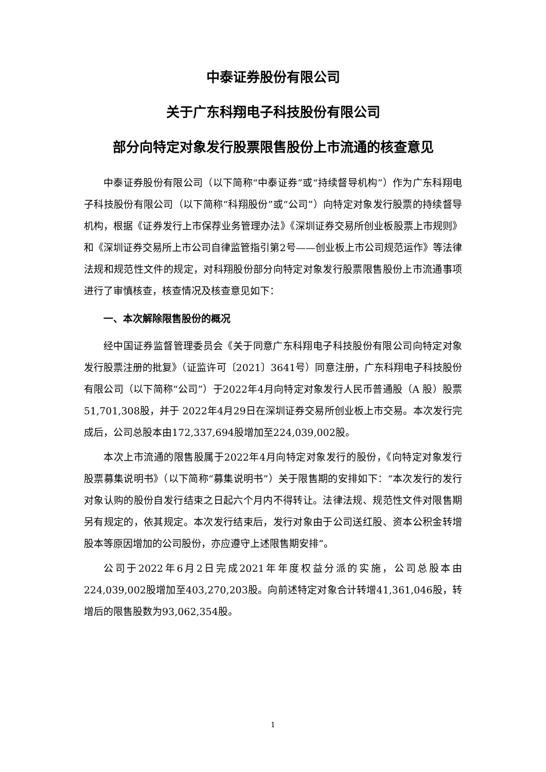中泰证券股份有限公司
关于广东科翔电子科技股份有限公司
部分向特定对象发行股票限售股份上市流通的核查意见
中泰证券股份有限公司（以下简称“中泰证券”或“持续督导机构”）作为广东科翔电子科技股份有限公司（以下简称“科翔股份”或“公司”）向特定对象发行股票的持续督导机构，根据《证券发行上市保荐业务管理办法》《深圳证券交易所创业板股票上市规则》和《深圳证券交易所上市公司自律监管指引第2号——创业板上市公司规范运作》等法律法规和规范性文件的规定，对科翔股份部分向特定对象发行股票限售股份上市流通事项进行了审慎核查，核查情况及核查意见如下：
一、本次解除限售股份的概况
经中国证券监督管理委员会《关于同意广东科翔电子科技股份有限公司向特定对象发行股票注册的批复》（证监许可〔2021〕3641号）同意注册，广东科翔电子科技股份有限公司（以下简称“公司”）于2022年4月向特定对象发行人民币普通股（A 股）股票51,701,308股，并于 2022年4月29日在深圳证券交易所创业板上市交易。本次发行完成后，公司总股本由172,337,694股增加至224,039,002股。
本次上市流通的限售股属于2022年4月向特定对象发行的股份，《向特定对象发行股票募集说明书》（以下简称“募集说明书”）关于限售期的安排如下：“本次发行的发行对象认购的股份自发行结束之日起六个月内不得转让。法律法规、规范性文件对限售期另有规定的，依其规定。本次发行结束后，发行对象由于公司送红股、资本公积金转增股本等原因增加的公司股份，亦应遵守上述限售期安排”。
公司于2022年6月2日完成2021年年度权益分派的实施，公司总股本由224,039,002股增加至403,270,203股。向前述特定对象合计转增41,361,046股，转增后的限售股数为93,062,354股。
1